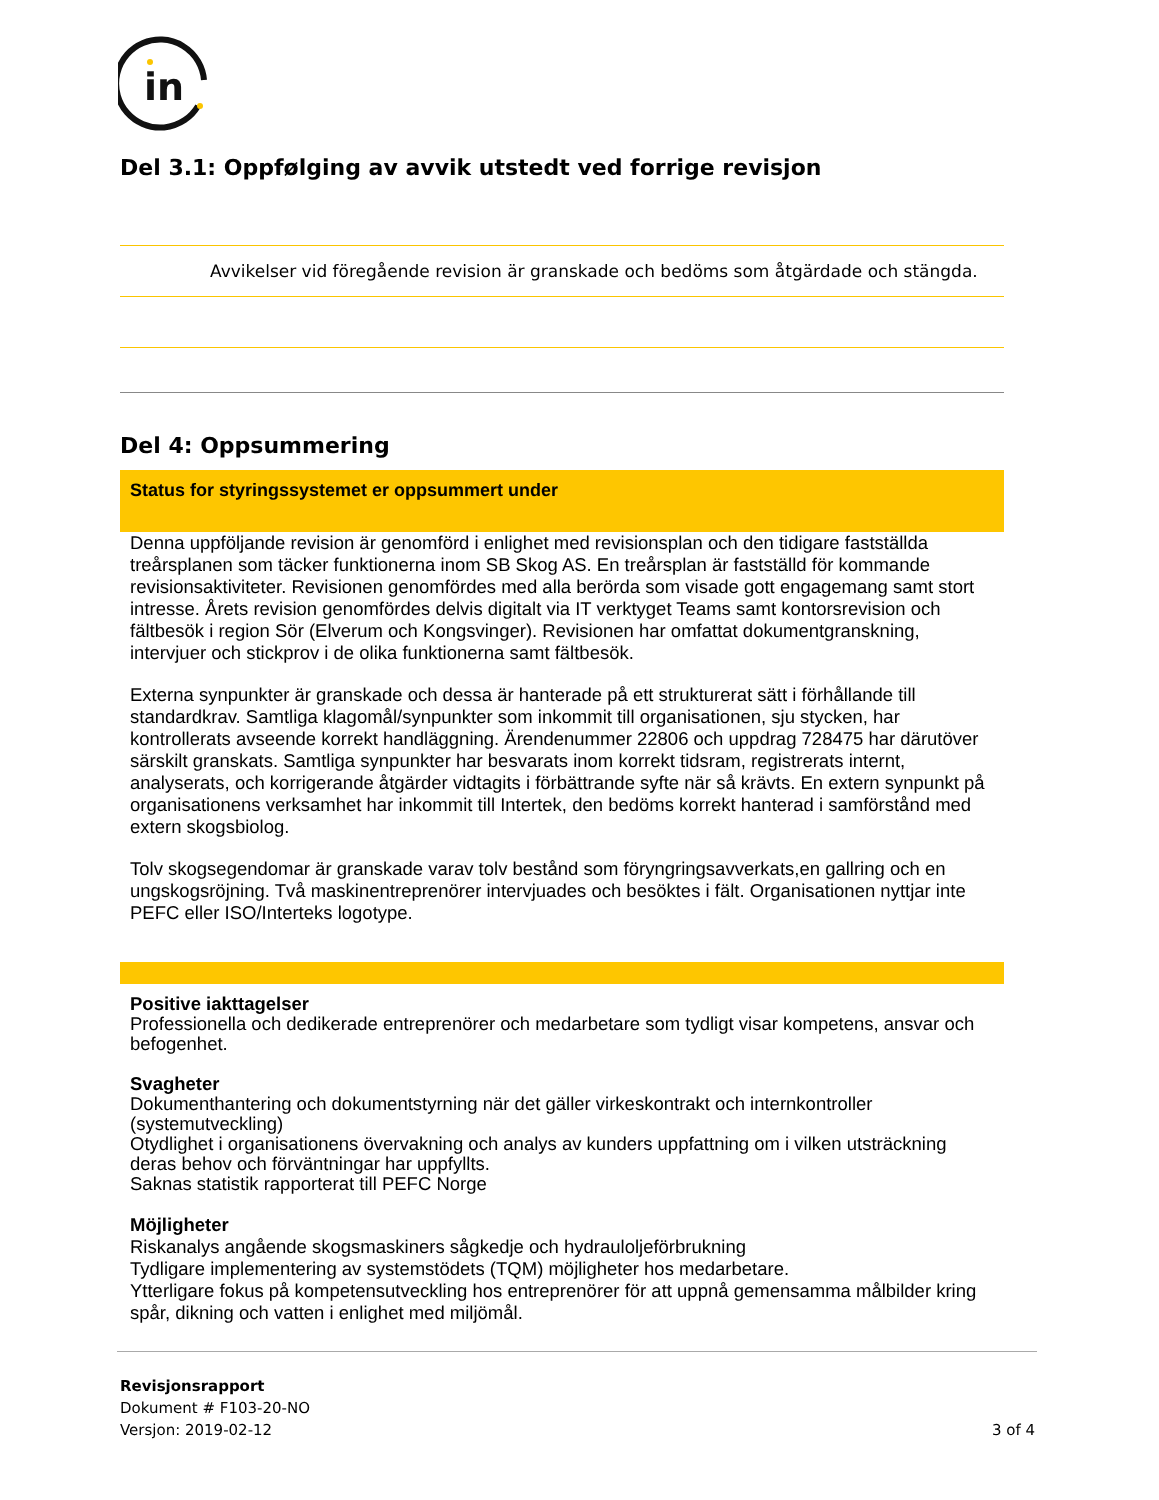in
Del 3.1: Oppfølging av avvik utstedt ved forrige revisjon
| Avvikelser vid föregående revision är granskade och bedöms som åtgärdade och stängda. |
Del 4: Oppsummering
Status for styringssystemet er oppsummert under
Denna uppföljande revision är genomförd i enlighet med revisionsplan och den tidigare fastställda treårsplanen som täcker funktionerna inom SB Skog AS. En treårsplan är fastställd för kommande revisionsaktiviteter. Revisionen genomfördes med alla berörda som visade gott engagemang samt stort intresse. Årets revision genomfördes delvis digitalt via IT verktyget Teams samt kontorsrevision och fältbesök i region Sör (Elverum och Kongsvinger). Revisionen har omfattat dokumentgranskning, intervjuer och stickprov i de olika funktionerna samt fältbesök.
Externa synpunkter är granskade och dessa är hanterade på ett strukturerat sätt i förhållande till standardkrav. Samtliga klagomål/synpunkter som inkommit till organisationen, sju stycken, har kontrollerats avseende korrekt handläggning. Ärendenummer 22806 och uppdrag 728475 har därutöver särskilt granskats. Samtliga synpunkter har besvarats inom korrekt tidsram, registrerats internt, analyserats, och korrigerande åtgärder vidtagits i förbättrande syfte när så krävts. En extern synpunkt på organisationens verksamhet har inkommit till Intertek, den bedöms korrekt hanterad i samförstånd med extern skogsbiolog.
Tolv skogsegendomar är granskade varav tolv bestånd som föryngringsavverkats,en gallring och en ungskogsröjning. Två maskinentreprenörer intervjuades och besöktes i fält. Organisationen nyttjar inte PEFC eller ISO/Interteks logotype.
Positive iakttagelser
Professionella och dedikerade entreprenörer och medarbetare som tydligt visar kompetens, ansvar och befogenhet.
Svagheter
Dokumenthantering och dokumentstyrning när det gäller virkeskontrakt och internkontroller (systemutveckling)
Otydlighet i organisationens övervakning och analys av kunders uppfattning om i vilken utsträckning deras behov och förväntningar har uppfyllts.
Saknas statistik rapporterat till PEFC Norge
Möjligheter
Riskanalys angående skogsmaskiners sågkedje och hydrauloljeförbrukning
Tydligare implementering av systemstödets (TQM) möjligheter hos medarbetare.
Ytterligare fokus på kompetensutveckling hos entreprenörer för att uppnå gemensamma målbilder kring spår, dikning och vatten i enlighet med miljömål.
Revisjonsrapport
Dokument # F103-20-NO
Versjon: 2019-02-12
3 of 4